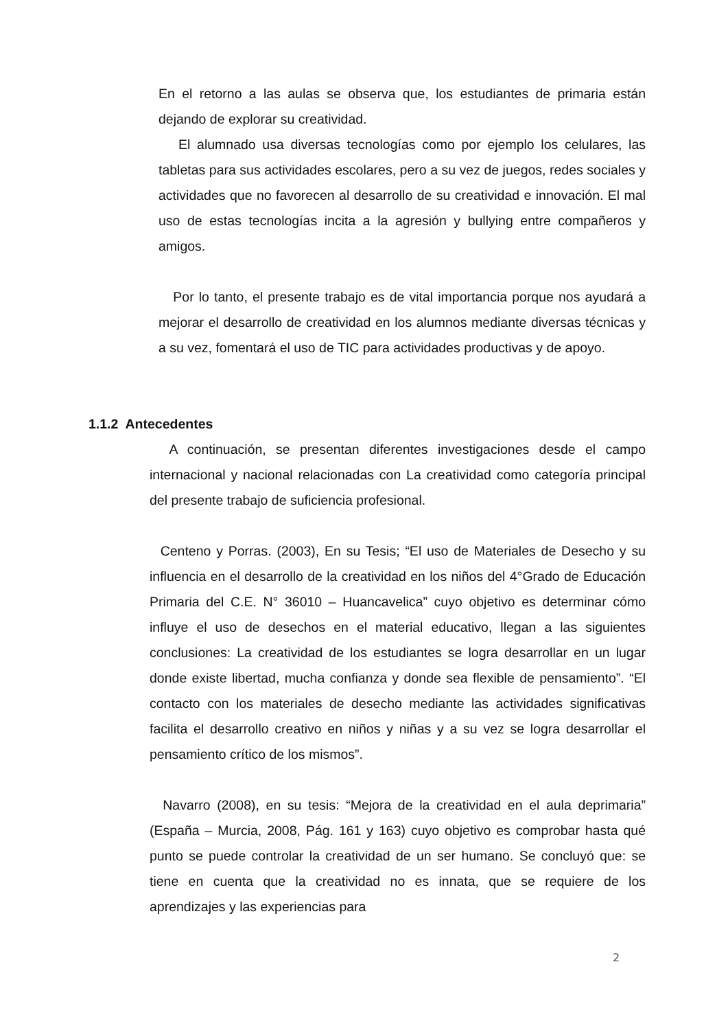En el retorno a las aulas se observa que, los estudiantes de primaria están dejando de explorar su creatividad.
El alumnado usa diversas tecnologías como por ejemplo los celulares, las tabletas para sus actividades escolares, pero a su vez de juegos, redes sociales y actividades que no favorecen al desarrollo de su creatividad e innovación. El mal uso de estas tecnologías incita a la agresión y bullying entre compañeros y amigos.
Por lo tanto, el presente trabajo es de vital importancia porque nos ayudará a mejorar el desarrollo de creatividad en los alumnos mediante diversas técnicas y a su vez, fomentará el uso de TIC para actividades productivas y de apoyo.
1.1.2 Antecedentes
A continuación, se presentan diferentes investigaciones desde el campo internacional y nacional relacionadas con La creatividad como categoría principal del presente trabajo de suficiencia profesional.
Centeno y Porras. (2003), En su Tesis; “El uso de Materiales de Desecho y su influencia en el desarrollo de la creatividad en los niños del 4°Grado de Educación Primaria del C.E. N° 36010 – Huancavelica” cuyo objetivo es determinar cómo influye el uso de desechos en el material educativo, llegan a las siguientes conclusiones: La creatividad de los estudiantes se logra desarrollar en un lugar donde existe libertad, mucha confianza y donde sea flexible de pensamiento”. “El contacto con los materiales de desecho mediante las actividades significativas facilita el desarrollo creativo en niños y niñas y a su vez se logra desarrollar el pensamiento crítico de los mismos”.
Navarro (2008), en su tesis: “Mejora de la creatividad en el aula deprimaria” (España – Murcia, 2008, Pág. 161 y 163) cuyo objetivo es comprobar hasta qué punto se puede controlar la creatividad de un ser humano. Se concluyó que: se tiene en cuenta que la creatividad no es innata, que se requiere de los aprendizajes y las experiencias para
2